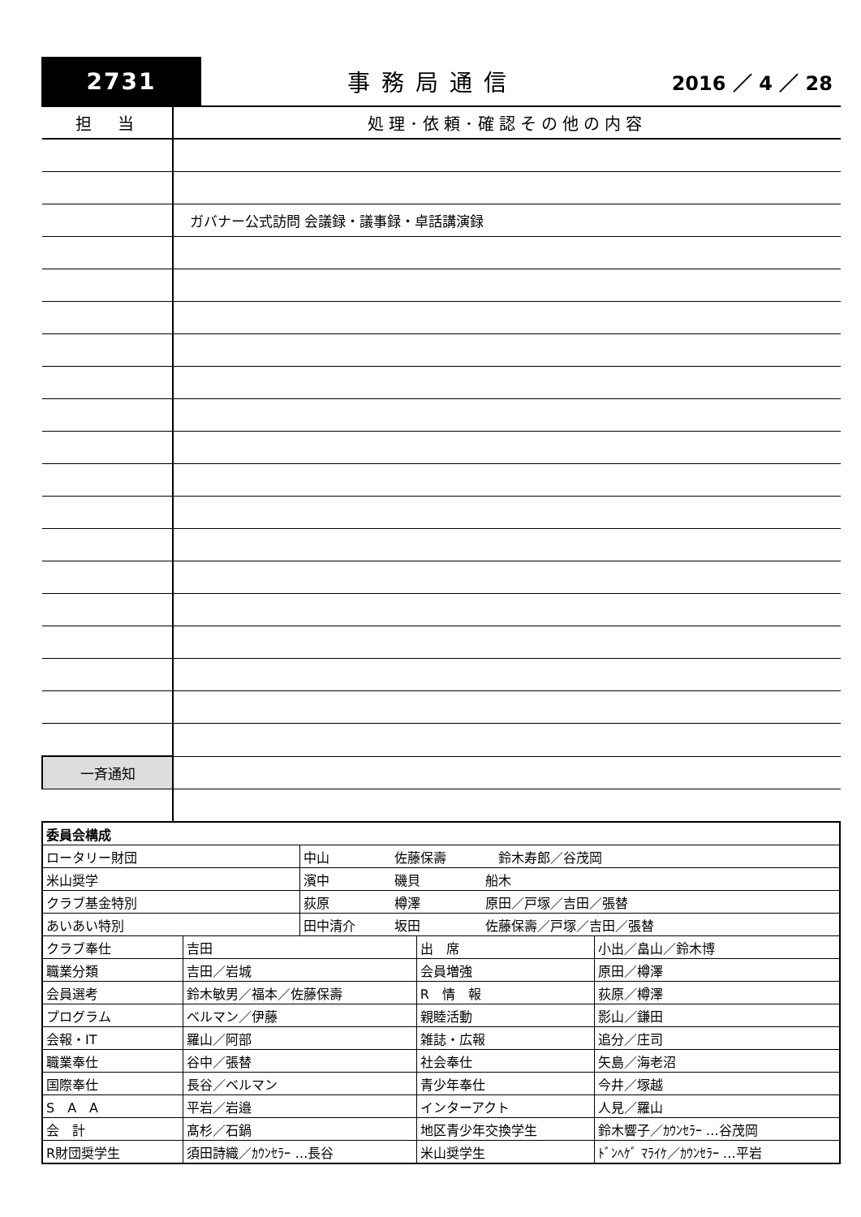2731 事務局通信
2016 ／ 4 ／ 28
| 担 当 | 処理･依頼･確認その他の内容 |
| --- | --- |
| | ガバナー公式訪問 会議録・議事録・卓話講演録 |
| 一斉通知 | |
| 委員会構成 | | | | |
| ロータリー財団 | | 中山 佐藤保壽 鈴木寿郎／谷茂岡 | | |
| 米山奨学 | | 濱中 磯貝 船木 | | |
| クラブ基金特別 | | 荻原 樽澤 原田／戸塚／吉田／張替 | | |
| あいあい特別 | | 田中清介 坂田 佐藤保壽／戸塚／吉田／張替 | | |
| クラブ奉仕 | 吉田 | | 出 席 | 小出／畠山／鈴木博 |
| 職業分類 | 吉田／岩城 | | 会員増強 | 原田／樽澤 |
| 会員選考 | 鈴木敏男／福本／佐藤保壽 | | R 情 報 | 荻原／樽澤 |
| プログラム | ベルマン／伊藤 | | 親睦活動 | 影山／鎌田 |
| 会報・IT | 羅山／阿部 | | 雑誌・広報 | 追分／庄司 |
| 職業奉仕 | 谷中／張替 | | 社会奉仕 | 矢島／海老沼 |
| 国際奉仕 | 長谷／ベルマン | | 青少年奉仕 | 今井／塚越 |
| S A A | 平岩／岩邉 | | インターアクト | 人見／羅山 |
| 会 計 | 髙杉／石鍋 | | 地区青少年交換学生 | 鈴木響子／ｶｳﾝｾﾗｰ …谷茂岡 |
| R財団奨学生 | 須田詩織／ｶｳﾝｾﾗｰ …長谷 | | 米山奨学生 | ﾄﾞﾝﾍｹﾞ ﾏﾗｲｹ／ｶｳﾝｾﾗｰ …平岩 |